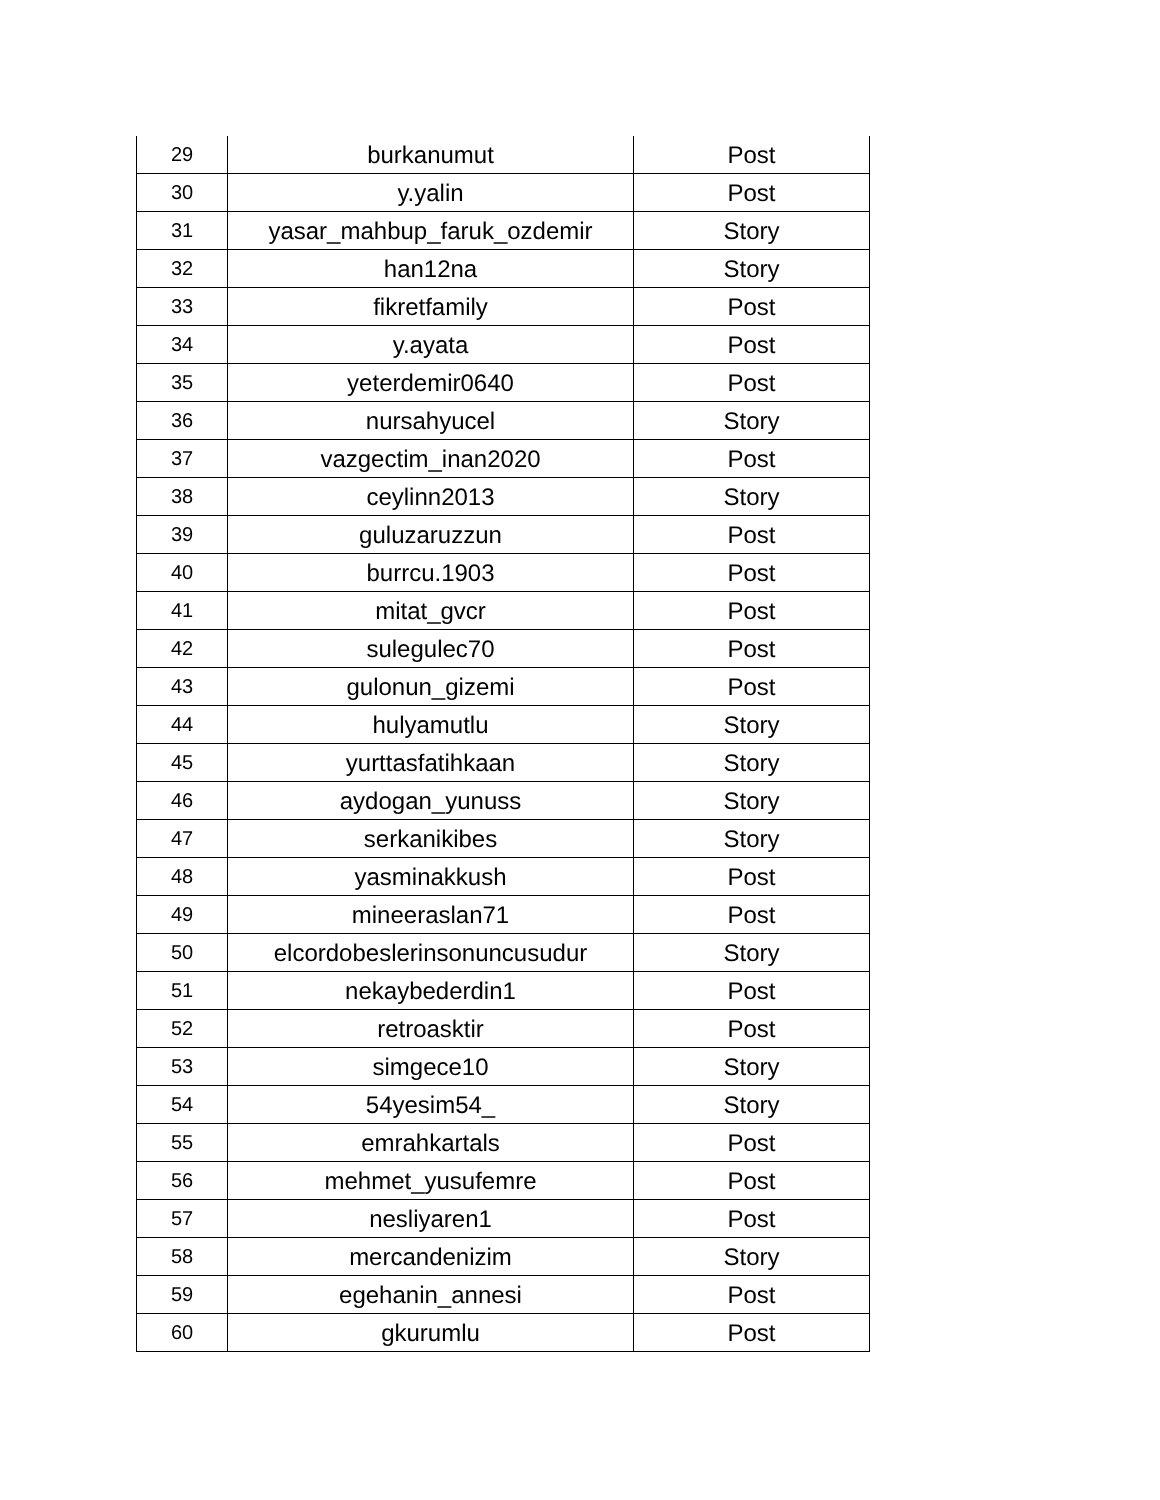| 29 | burkanumut | Post |
| 30 | y.yalin | Post |
| 31 | yasar_mahbup_faruk_ozdemir | Story |
| 32 | han12na | Story |
| 33 | fikretfamily | Post |
| 34 | y.ayata | Post |
| 35 | yeterdemir0640 | Post |
| 36 | nursahyucel | Story |
| 37 | vazgectim_inan2020 | Post |
| 38 | ceylinn2013 | Story |
| 39 | guluzaruzzun | Post |
| 40 | burrcu.1903 | Post |
| 41 | mitat_gvcr | Post |
| 42 | sulegulec70 | Post |
| 43 | gulonun_gizemi | Post |
| 44 | hulyamutlu | Story |
| 45 | yurttasfatihkaan | Story |
| 46 | aydogan_yunuss | Story |
| 47 | serkanikibes | Story |
| 48 | yasminakkush | Post |
| 49 | mineeraslan71 | Post |
| 50 | elcordobeslerinsonuncusudur | Story |
| 51 | nekaybederdin1 | Post |
| 52 | retroasktir | Post |
| 53 | simgece10 | Story |
| 54 | 54yesim54_ | Story |
| 55 | emrahkartals | Post |
| 56 | mehmet_yusufemre | Post |
| 57 | nesliyaren1 | Post |
| 58 | mercandenizim | Story |
| 59 | egehanin_annesi | Post |
| 60 | gkurumlu | Post |